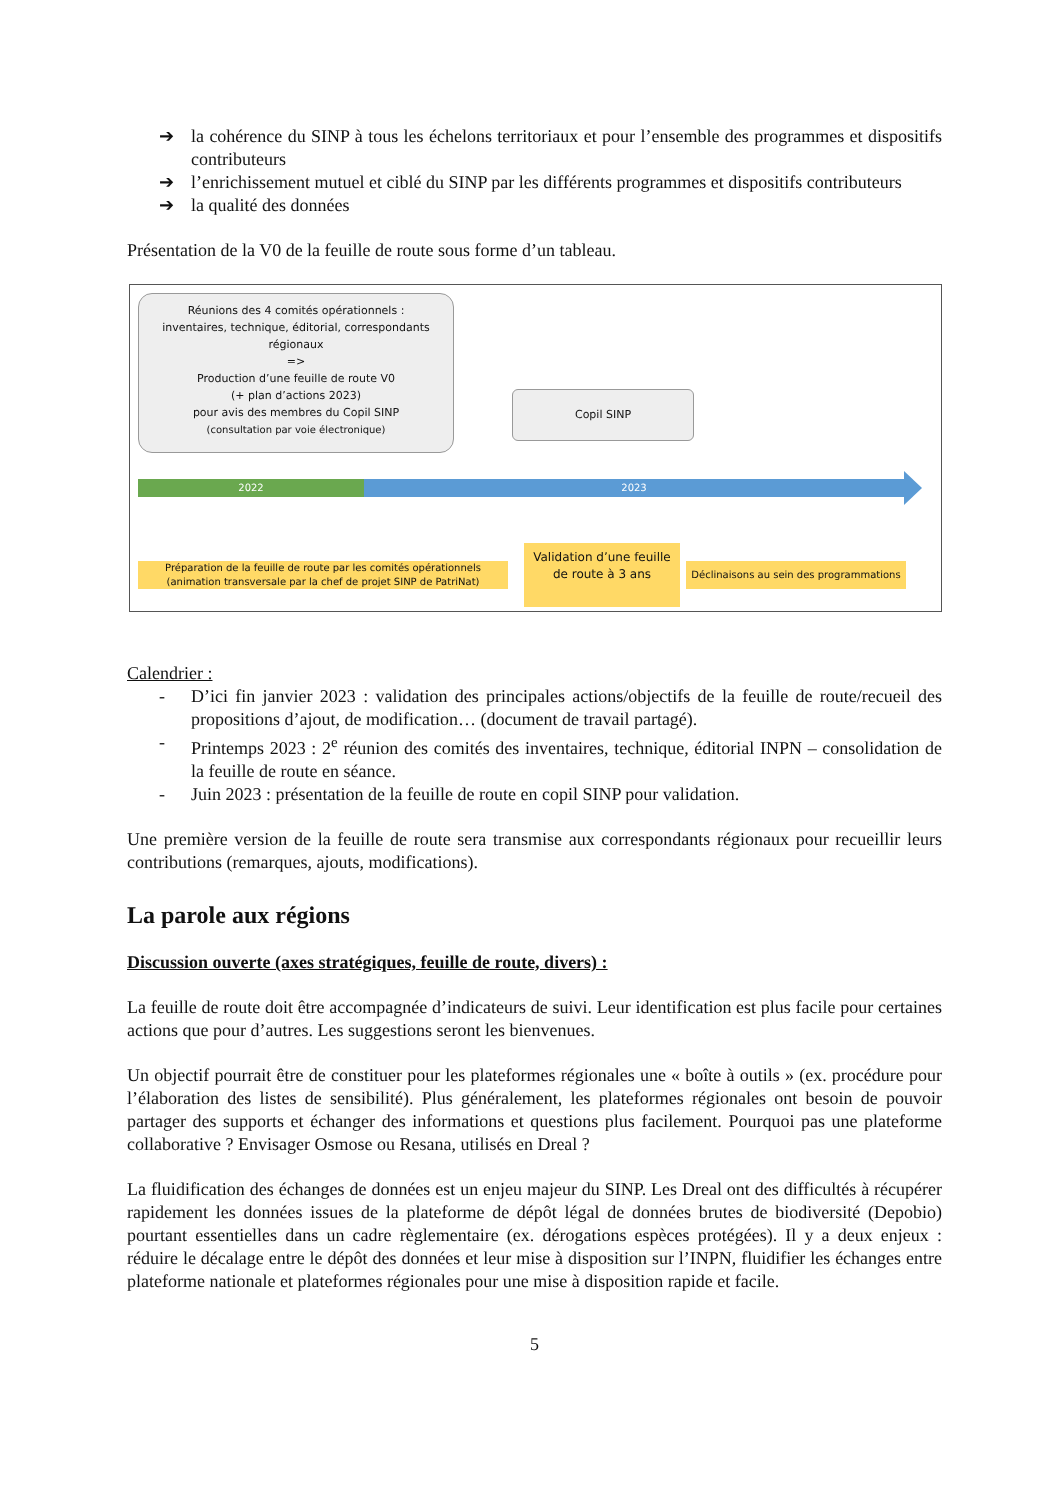➔ la cohérence du SINP à tous les échelons territoriaux et pour l’ensemble des programmes et dispositifs contributeurs
➔ l’enrichissement mutuel et ciblé du SINP par les différents programmes et dispositifs contributeurs
➔ la qualité des données
Présentation de la V0 de la feuille de route sous forme d’un tableau.
Réunions des 4 comités opérationnels :
inventaires, technique, éditorial, correspondants
régionaux
=>
Production d’une feuille de route V0
(+ plan d’actions 2023)
pour avis des membres du Copil SINP
(consultation par voie électronique)
Copil SINP
2022 2023
Préparation de la feuille de route par les comités opérationnels
(animation transversale par la chef de projet SINP de PatriNat)
Validation d’une feuille
de route à 3 ans
Déclinaisons au sein des programmations
Calendrier :
- D’ici fin janvier 2023 : validation des principales actions/objectifs de la feuille de route/recueil des propositions d’ajout, de modification… (document de travail partagé).
- Printemps 2023 : 2<sup>e</sup> réunion des comités des inventaires, technique, éditorial INPN – consolidation de la feuille de route en séance.
- Juin 2023 : présentation de la feuille de route en copil SINP pour validation.
Une première version de la feuille de route sera transmise aux correspondants régionaux pour recueillir leurs contributions (remarques, ajouts, modifications).
La parole aux régions
Discussion ouverte (axes stratégiques, feuille de route, divers) :
La feuille de route doit être accompagnée d’indicateurs de suivi. Leur identification est plus facile pour certaines actions que pour d’autres. Les suggestions seront les bienvenues.
Un objectif pourrait être de constituer pour les plateformes régionales une « boîte à outils » (ex. procédure pour l’élaboration des listes de sensibilité). Plus généralement, les plateformes régionales ont besoin de pouvoir partager des supports et échanger des informations et questions plus facilement. Pourquoi pas une plateforme collaborative ? Envisager Osmose ou Resana, utilisés en Dreal ?
La fluidification des échanges de données est un enjeu majeur du SINP. Les Dreal ont des difficultés à récupérer rapidement les données issues de la plateforme de dépôt légal de données brutes de biodiversité (Depobio) pourtant essentielles dans un cadre règlementaire (ex. dérogations espèces protégées). Il y a deux enjeux : réduire le décalage entre le dépôt des données et leur mise à disposition sur l’INPN, fluidifier les échanges entre plateforme nationale et plateformes régionales pour une mise à disposition rapide et facile.
5